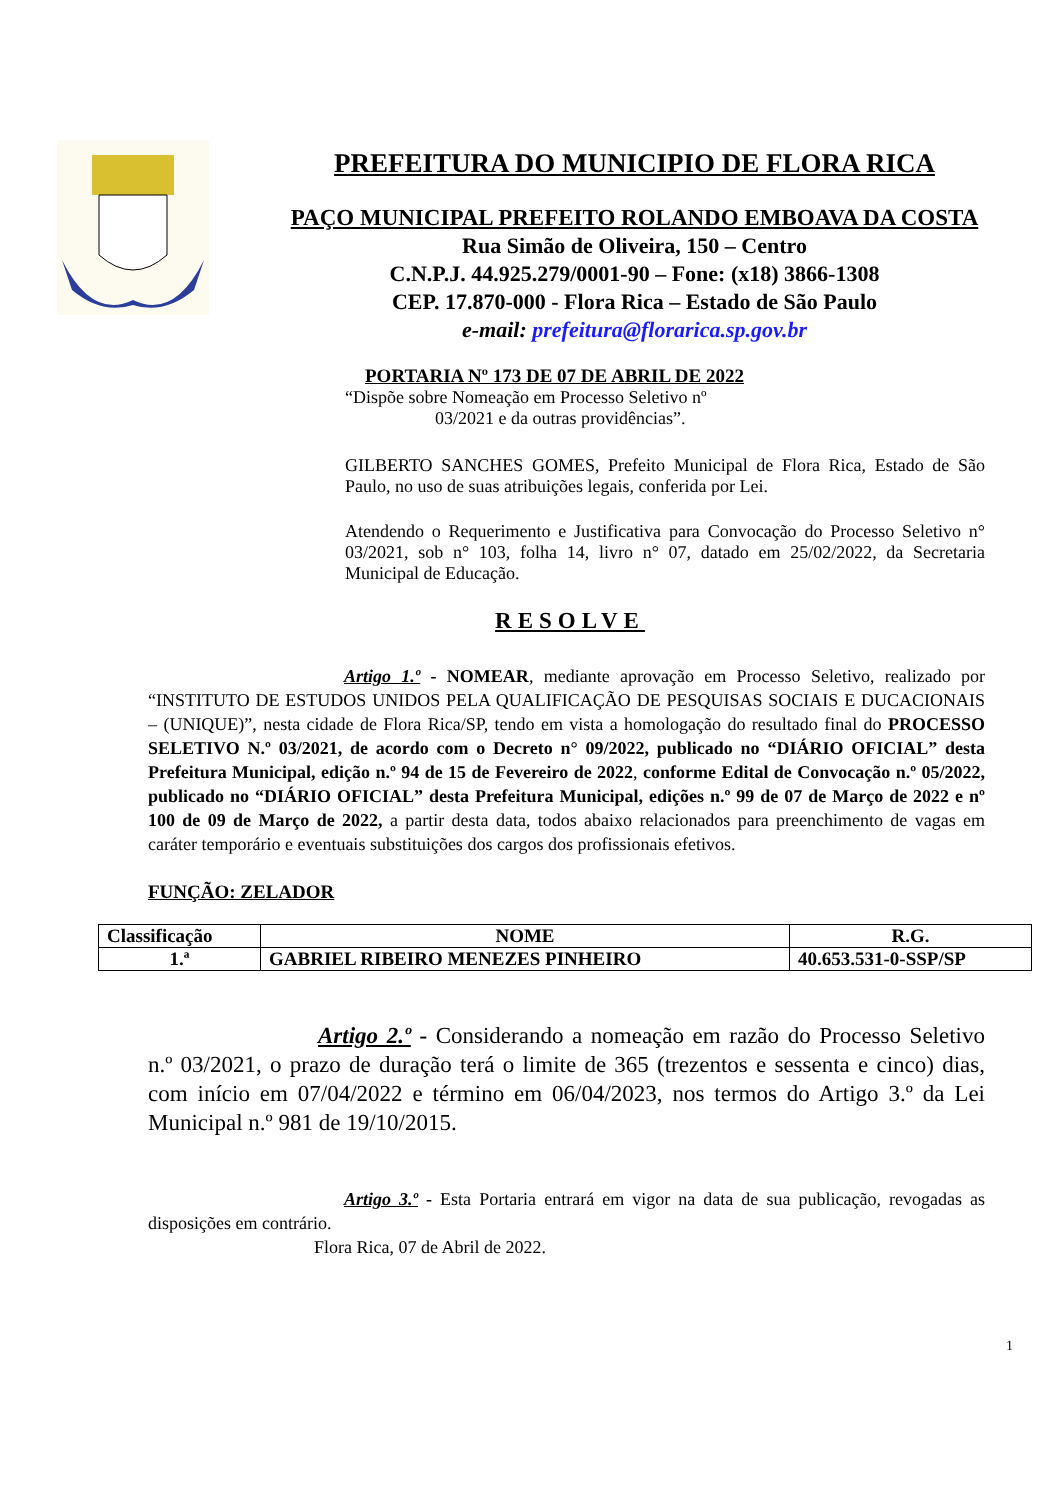PREFEITURA DO MUNICIPIO DE FLORA RICA
PAÇO MUNICIPAL PREFEITO ROLANDO EMBOAVA DA COSTA
Rua Simão de Oliveira, 150 – Centro
C.N.P.J. 44.925.279/0001-90 – Fone: (x18) 3866-1308
CEP. 17.870-000 - Flora Rica – Estado de São Paulo
e-mail: prefeitura@florarica.sp.gov.br
PORTARIA Nº 173 DE 07 DE ABRIL DE 2022
“Dispõe sobre Nomeação em Processo Seletivo nº
03/2021 e da outras providências”.
GILBERTO SANCHES GOMES, Prefeito Municipal de Flora Rica, Estado de São Paulo, no uso de suas atribuições legais, conferida por Lei.
Atendendo o Requerimento e Justificativa para Convocação do Processo Seletivo n° 03/2021, sob n° 103, folha 14, livro n° 07, datado em 25/02/2022, da Secretaria Municipal de Educação.
RESOLVE
Artigo 1.º - NOMEAR, mediante aprovação em Processo Seletivo, realizado por “INSTITUTO DE ESTUDOS UNIDOS PELA QUALIFICAÇÃO DE PESQUISAS SOCIAIS E DUCACIONAIS – (UNIQUE)”, nesta cidade de Flora Rica/SP, tendo em vista a homologação do resultado final do PROCESSO SELETIVO N.º 03/2021, de acordo com o Decreto n° 09/2022, publicado no “DIÁRIO OFICIAL” desta Prefeitura Municipal, edição n.º 94 de 15 de Fevereiro de 2022, conforme Edital de Convocação n.º 05/2022, publicado no “DIÁRIO OFICIAL” desta Prefeitura Municipal, edições n.º 99 de 07 de Março de 2022 e nº 100 de 09 de Março de 2022, a partir desta data, todos abaixo relacionados para preenchimento de vagas em caráter temporário e eventuais substituições dos cargos dos profissionais efetivos.
FUNÇÃO: ZELADOR
| Classificação | NOME | R.G. |
| --- | --- | --- |
| 1.ª | GABRIEL RIBEIRO MENEZES PINHEIRO | 40.653.531-0-SSP/SP |
Artigo 2.º - Considerando a nomeação em razão do Processo Seletivo n.º 03/2021, o prazo de duração terá o limite de 365 (trezentos e sessenta e cinco) dias, com início em 07/04/2022 e término em 06/04/2023, nos termos do Artigo 3.º da Lei Municipal n.º 981 de 19/10/2015.
Artigo 3.º - Esta Portaria entrará em vigor na data de sua publicação, revogadas as disposições em contrário.
Flora Rica, 07 de Abril de 2022.
1